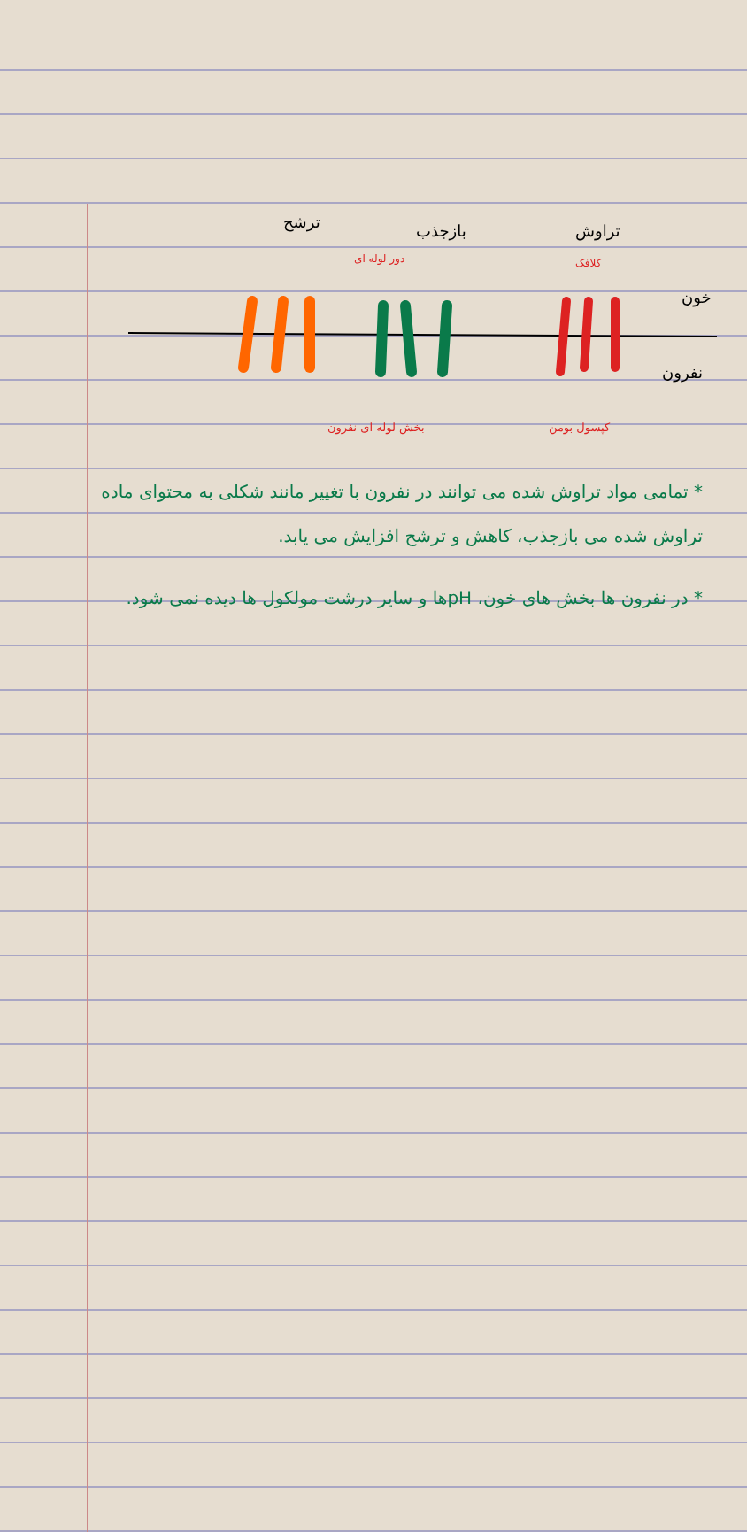ترشح بازجذب تراوش
دور لوله ای کلافک
خون
نفرون
بخش لوله ای نفرون کپسول بومن
* تمامی مواد تراوش شده می توانند در نفرون با تغییر مانند شکلی به محتوای ماده تراوش شده می بازجذب، کاهش و ترشح افزایش می یابد.
* در نفرون ها بخش های خون، pHها و سایر درشت مولکول ها دیده نمی شود.